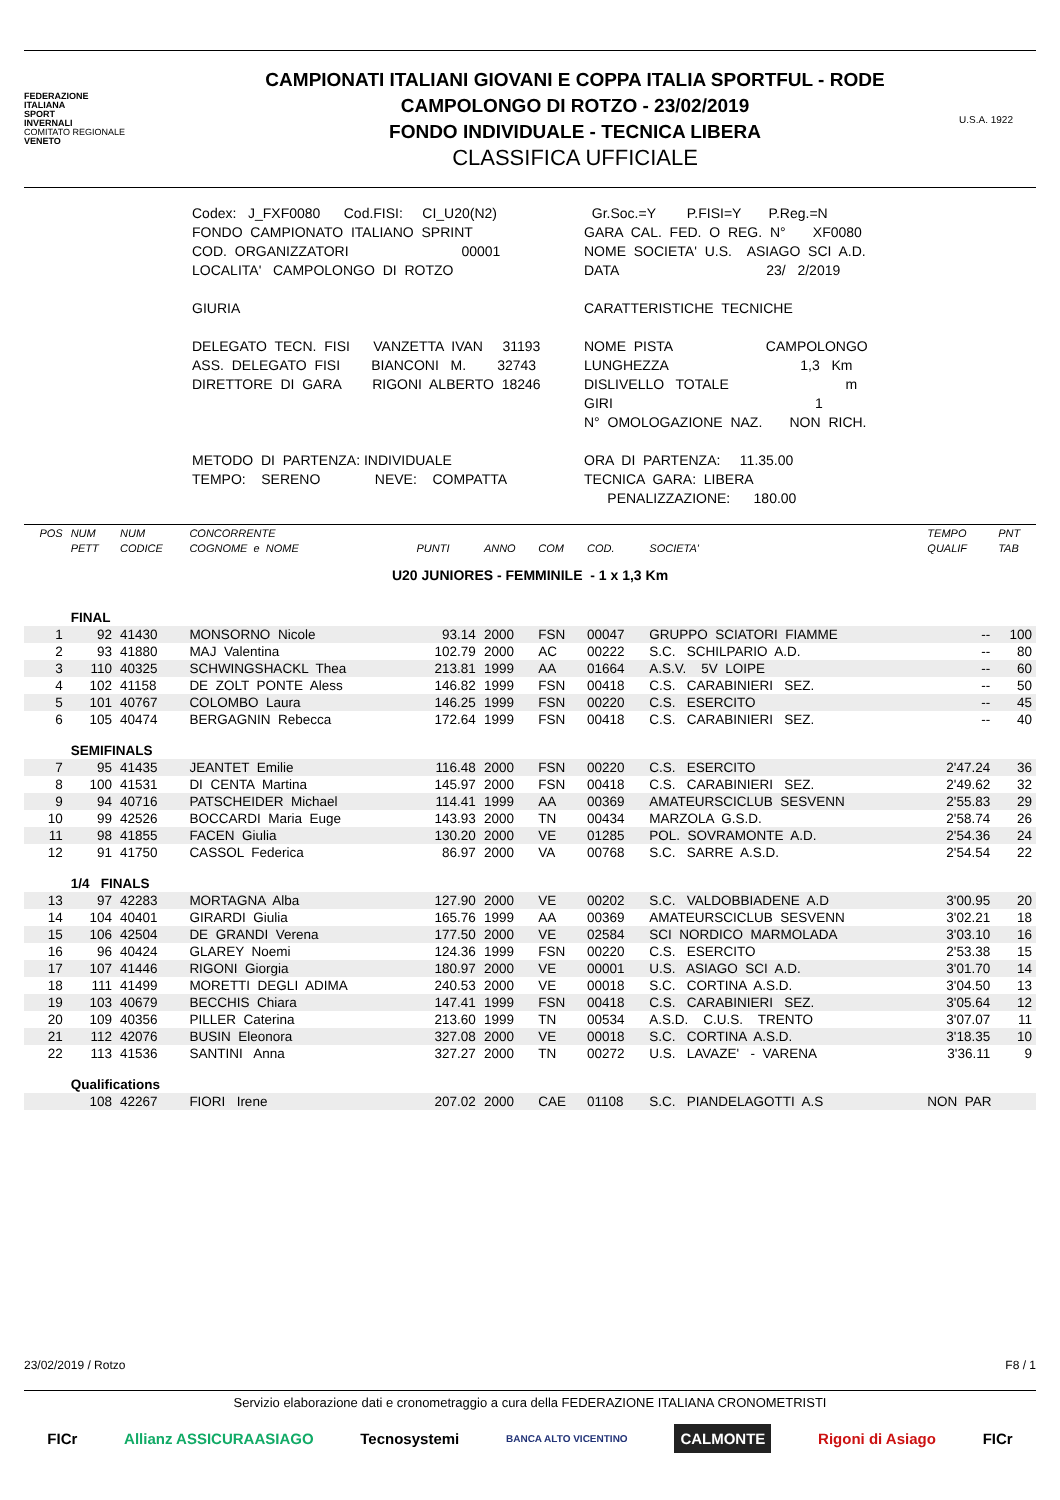FEDERAZIONE
ITALIANA
SPORT
INVERNALI
COMITATO REGIONALE
VENETO
CAMPIONATI ITALIANI GIOVANI E COPPA ITALIA SPORTFUL - RODE
CAMPOLONGO DI ROTZO - 23/02/2019
FONDO INDIVIDUALE - TECNICA LIBERA
CLASSIFICA UFFICIALE
U.S.A. 1922
Codex: J_FXF0080 Cod.FISI: CI_U20(N2) FONDO CAMPIONATO ITALIANO SPRINT COD. ORGANIZZATORI 00001 LOCALITA' CAMPOLONGO DI ROTZO GIURIA DELEGATO TECN. FISI VANZETTA IVAN 31193 ASS. DELEGATO FISI BIANCONI M. 32743 DIRETTORE DI GARA RIGONI ALBERTO 18246 METODO DI PARTENZA: INDIVIDUALE TEMPO: SERENO NEVE: COMPATTA
Gr.Soc.=Y P.FISI=Y P.Reg.=N GARA CAL. FED. O REG. N° XF0080 NOME SOCIETA' U.S. ASIAGO SCI A.D. DATA 23/ 2/2019 CARATTERISTICHE TECNICHE NOME PISTA CAMPOLONGO LUNGHEZZA 1,3 Km DISLIVELLO TOTALE m GIRI 1 N° OMOLOGAZIONE NAZ. NON RICH. ORA DI PARTENZA: 11.35.00 TECNICA GARA: LIBERA PENALIZZAZIONE: 180.00
| POS | NUM | NUM | CONCORRENTE | | | | | | TEMPO | PNT |
| | PETT | CODICE | COGNOME e NOME | PUNTI | ANNO | COM | COD. | SOCIETA' | QUALIF | TAB |
| U20 JUNIORES - FEMMINILE - 1 x 1,3 Km | | | | | | | | | | |
| | FINAL | | | | | | | | | |
| 1 | 92 | 41430 | MONSORNO Nicole | 93.14 | 2000 | FSN | 00047 | GRUPPO SCIATORI FIAMME | -- | 100 |
| 2 | 93 | 41880 | MAJ Valentina | 102.79 | 2000 | AC | 00222 | S.C. SCHILPARIO A.D. | -- | 80 |
| 3 | 110 | 40325 | SCHWINGSHACKL Thea | 213.81 | 1999 | AA | 01664 | A.S.V. 5V LOIPE | -- | 60 |
| 4 | 102 | 41158 | DE ZOLT PONTE Aless | 146.82 | 1999 | FSN | 00418 | C.S. CARABINIERI SEZ. | -- | 50 |
| 5 | 101 | 40767 | COLOMBO Laura | 146.25 | 1999 | FSN | 00220 | C.S. ESERCITO | -- | 45 |
| 6 | 105 | 40474 | BERGAGNIN Rebecca | 172.64 | 1999 | FSN | 00418 | C.S. CARABINIERI SEZ. | -- | 40 |
| | SEMIFINALS | | | | | | | | | |
| 7 | 95 | 41435 | JEANTET Emilie | 116.48 | 2000 | FSN | 00220 | C.S. ESERCITO | 2'47.24 | 36 |
| 8 | 100 | 41531 | DI CENTA Martina | 145.97 | 2000 | FSN | 00418 | C.S. CARABINIERI SEZ. | 2'49.62 | 32 |
| 9 | 94 | 40716 | PATSCHEIDER Michael | 114.41 | 1999 | AA | 00369 | AMATEURSCICLUB SESVENN | 2'55.83 | 29 |
| 10 | 99 | 42526 | BOCCARDI Maria Euge | 143.93 | 2000 | TN | 00434 | MARZOLA G.S.D. | 2'58.74 | 26 |
| 11 | 98 | 41855 | FACEN Giulia | 130.20 | 2000 | VE | 01285 | POL. SOVRAMONTE A.D. | 2'54.36 | 24 |
| 12 | 91 | 41750 | CASSOL Federica | 86.97 | 2000 | VA | 00768 | S.C. SARRE A.S.D. | 2'54.54 | 22 |
| | 1/4 FINALS | | | | | | | | | |
| 13 | 97 | 42283 | MORTAGNA Alba | 127.90 | 2000 | VE | 00202 | S.C. VALDOBBIADENE A.D | 3'00.95 | 20 |
| 14 | 104 | 40401 | GIRARDI Giulia | 165.76 | 1999 | AA | 00369 | AMATEURSCICLUB SESVENN | 3'02.21 | 18 |
| 15 | 106 | 42504 | DE GRANDI Verena | 177.50 | 2000 | VE | 02584 | SCI NORDICO MARMOLADA | 3'03.10 | 16 |
| 16 | 96 | 40424 | GLAREY Noemi | 124.36 | 1999 | FSN | 00220 | C.S. ESERCITO | 2'53.38 | 15 |
| 17 | 107 | 41446 | RIGONI Giorgia | 180.97 | 2000 | VE | 00001 | U.S. ASIAGO SCI A.D. | 3'01.70 | 14 |
| 18 | 111 | 41499 | MORETTI DEGLI ADIMA | 240.53 | 2000 | VE | 00018 | S.C. CORTINA A.S.D. | 3'04.50 | 13 |
| 19 | 103 | 40679 | BECCHIS Chiara | 147.41 | 1999 | FSN | 00418 | C.S. CARABINIERI SEZ. | 3'05.64 | 12 |
| 20 | 109 | 40356 | PILLER Caterina | 213.60 | 1999 | TN | 00534 | A.S.D. C.U.S. TRENTO | 3'07.07 | 11 |
| 21 | 112 | 42076 | BUSIN Eleonora | 327.08 | 2000 | VE | 00018 | S.C. CORTINA A.S.D. | 3'18.35 | 10 |
| 22 | 113 | 41536 | SANTINI Anna | 327.27 | 2000 | TN | 00272 | U.S. LAVAZE' - VARENA | 3'36.11 | 9 |
| | Qualifications | | | | | | | | | |
| | 108 | 42267 | FIORI Irene | 207.02 | 2000 | CAE | 01108 | S.C. PIANDELAGOTTI A.S | NON PAR | |
23/02/2019 / Rotzo F8 / 1
Servizio elaborazione dati e cronometraggio a cura della FEDERAZIONE ITALIANA CRONOMETRISTI
FICr Allianz ASSICURAASIAGO Tecnosystemi BANCA ALTO VICENTINO CALMONTE Rigoni di Asiago FICr